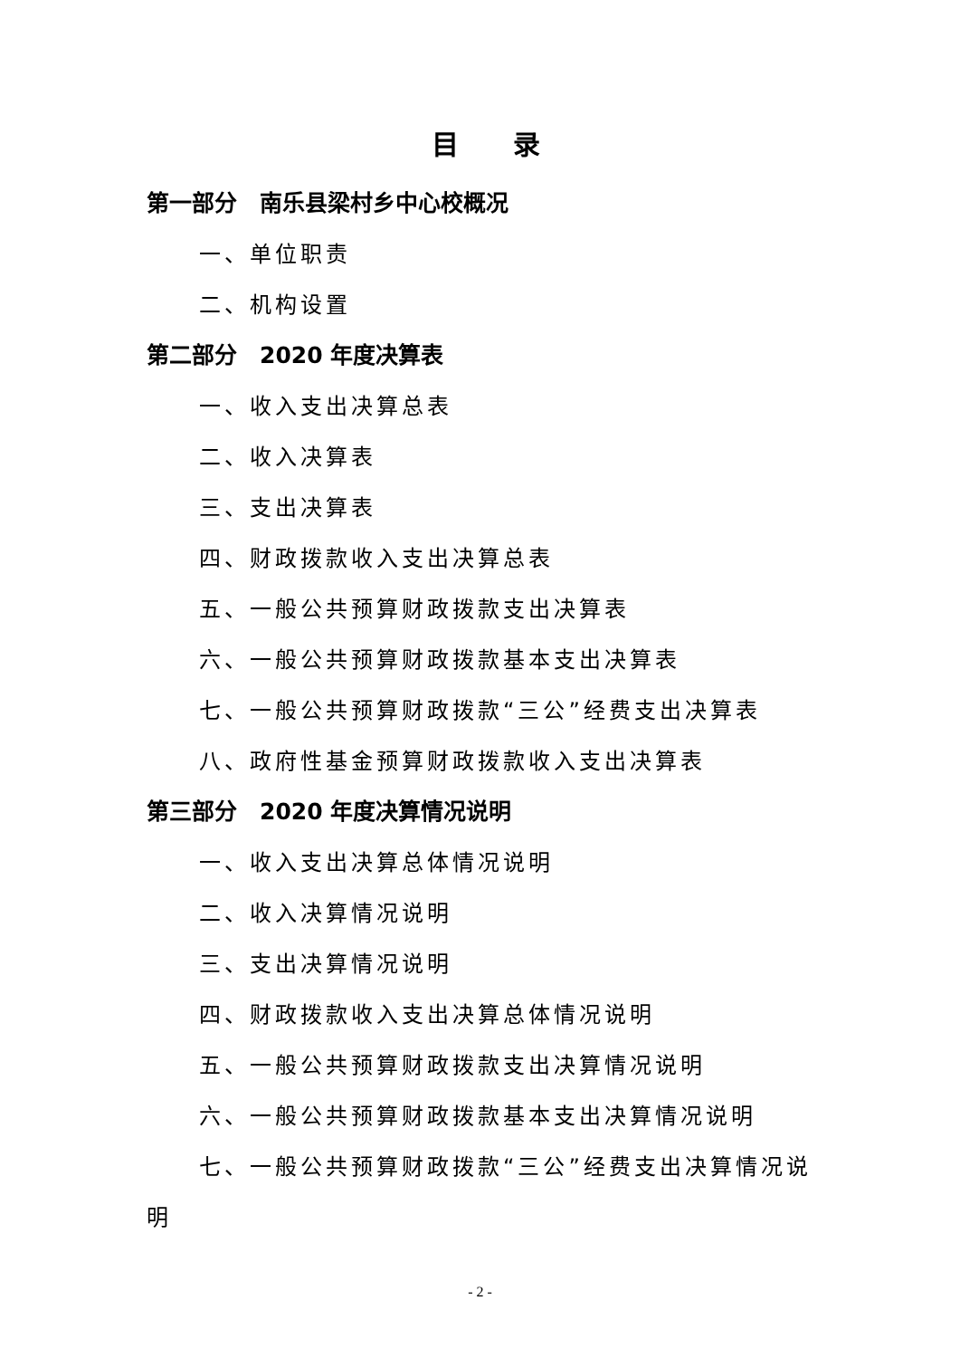目录
第一部分　南乐县梁村乡中心校概况
一、单位职责
二、机构设置
第二部分　2020 年度决算表
一、收入支出决算总表
二、收入决算表
三、支出决算表
四、财政拨款收入支出决算总表
五、一般公共预算财政拨款支出决算表
六、一般公共预算财政拨款基本支出决算表
七、一般公共预算财政拨款“三公”经费支出决算表
八、政府性基金预算财政拨款收入支出决算表
第三部分　2020 年度决算情况说明
一、收入支出决算总体情况说明
二、收入决算情况说明
三、支出决算情况说明
四、财政拨款收入支出决算总体情况说明
五、一般公共预算财政拨款支出决算情况说明
六、一般公共预算财政拨款基本支出决算情况说明
七、一般公共预算财政拨款“三公”经费支出决算情况说明
- 2 -